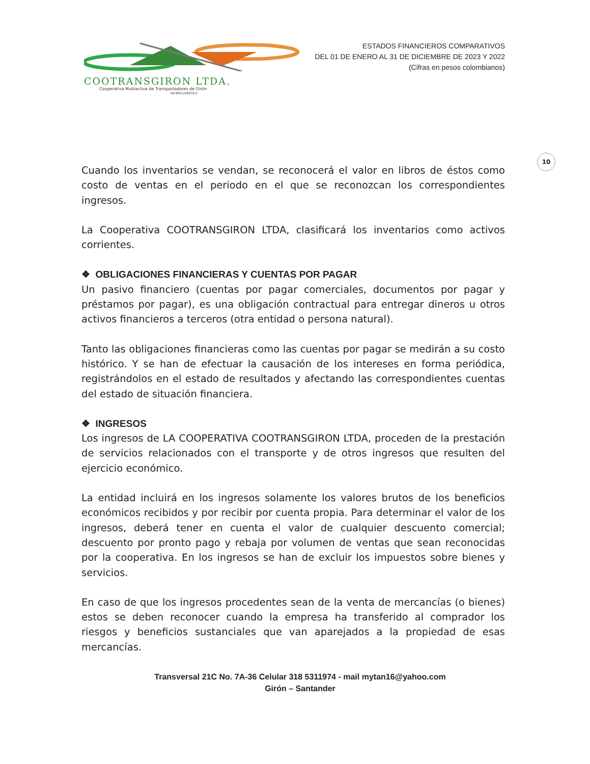COOTRANSGIRON LTDA.
Cooperativa Multiactiva de Transportadores de Girón
Nit:800.206976-0
ESTADOS FINANCIEROS COMPARATIVOS
DEL 01 DE ENERO AL 31 DE DICIEMBRE DE 2023 Y 2022
(Cifras en pesos colombianos)
10
Cuando los inventarios se vendan, se reconocerá el valor en libros de éstos como costo de ventas en el periodo en el que se reconozcan los correspondientes ingresos.
La Cooperativa COOTRANSGIRON LTDA, clasificará los inventarios como activos corrientes.
❖ OBLIGACIONES FINANCIERAS Y CUENTAS POR PAGAR
Un pasivo financiero (cuentas por pagar comerciales, documentos por pagar y préstamos por pagar), es una obligación contractual para entregar dineros u otros activos financieros a terceros (otra entidad o persona natural).
Tanto las obligaciones financieras como las cuentas por pagar se medirán a su costo histórico. Y se han de efectuar la causación de los intereses en forma periódica, registrándolos en el estado de resultados y afectando las correspondientes cuentas del estado de situación financiera.
❖ INGRESOS
Los ingresos de LA COOPERATIVA COOTRANSGIRON LTDA, proceden de la prestación de servicios relacionados con el transporte y de otros ingresos que resulten del ejercicio económico.
La entidad incluirá en los ingresos solamente los valores brutos de los beneficios económicos recibidos y por recibir por cuenta propia. Para determinar el valor de los ingresos, deberá tener en cuenta el valor de cualquier descuento comercial; descuento por pronto pago y rebaja por volumen de ventas que sean reconocidas por la cooperativa. En los ingresos se han de excluir los impuestos sobre bienes y servicios.
En caso de que los ingresos procedentes sean de la venta de mercancías (o bienes) estos se deben reconocer cuando la empresa ha transferido al comprador los riesgos y beneficios sustanciales que van aparejados a la propiedad de esas mercancías.
Transversal 21C No. 7A-36 Celular 318 5311974 - mail mytan16@yahoo.com
Girón – Santander